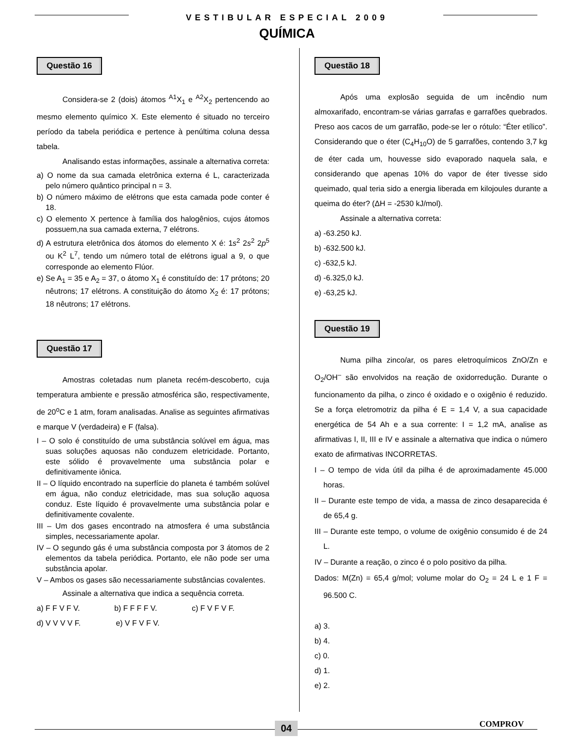VESTIBULAR ESPECIAL 2009
QUÍMICA
Questão 16
Considera-se 2 (dois) átomos <sup>A1</sup>X<sub>1</sub> e <sup>A2</sup>X<sub>2</sub> pertencendo ao mesmo elemento químico X. Este elemento é situado no terceiro período da tabela periódica e pertence à penúltima coluna dessa tabela.
Analisando estas informações, assinale a alternativa correta:
a) O nome da sua camada eletrônica externa é L, caracterizada pelo número quântico principal n = 3.
b) O número máximo de elétrons que esta camada pode conter é 18.
c) O elemento X pertence à família dos halogênios, cujos átomos possuem,na sua camada externa, 7 elétrons.
d) A estrutura eletrônica dos átomos do elemento X é: 1s<sup>2</sup> 2s<sup>2</sup> 2p<sup>5</sup> ou K<sup>2</sup> L<sup>7</sup>, tendo um número total de elétrons igual a 9, o que corresponde ao elemento Flúor.
e) Se A<sub>1</sub> = 35 e A<sub>2</sub> = 37, o átomo X<sub>1</sub> é constituído de: 17 prótons; 20 nêutrons; 17 elétrons. A constituição do átomo X<sub>2</sub> é: 17 prótons; 18 nêutrons; 17 elétrons.
Questão 17
Amostras coletadas num planeta recém-descoberto, cuja temperatura ambiente e pressão atmosférica são, respectivamente, de 20<sup>o</sup>C e 1 atm, foram analisadas. Analise as seguintes afirmativas e marque V (verdadeira) e F (falsa).
I – O solo é constituído de uma substância solúvel em água, mas suas soluções aquosas não conduzem eletricidade. Portanto, este sólido é provavelmente uma substância polar e definitivamente iônica.
II – O líquido encontrado na superfície do planeta é também solúvel em água, não conduz eletricidade, mas sua solução aquosa conduz. Este líquido é provavelmente uma substância polar e definitivamente covalente.
III – Um dos gases encontrado na atmosfera é uma substância simples, necessariamente apolar.
IV – O segundo gás é uma substância composta por 3 átomos de 2 elementos da tabela periódica. Portanto, ele não pode ser uma substância apolar.
V – Ambos os gases são necessariamente substâncias covalentes.
Assinale a alternativa que indica a sequência correta.
a) F F V F V. b) F F F F V. c) F V F V F.
d) V V V V F. e) V F V F V.
Questão 18
Após uma explosão seguida de um incêndio num almoxarifado, encontram-se várias garrafas e garrafões quebrados. Preso aos cacos de um garrafão, pode-se ler o rótulo: “Éter etílico”. Considerando que o éter (C<sub>4</sub>H<sub>10</sub>O) de 5 garrafões, contendo 3,7 kg de éter cada um, houvesse sido evaporado naquela sala, e considerando que apenas 10% do vapor de éter tivesse sido queimado, qual teria sido a energia liberada em kilojoules durante a queima do éter? (ΔH = -2530 kJ/mol).
Assinale a alternativa correta:
a) -63.250 kJ.
b) -632.500 kJ.
c) -632,5 kJ.
d) -6.325,0 kJ.
e) -63,25 kJ.
Questão 19
Numa pilha zinco/ar, os pares eletroquímicos ZnO/Zn e O<sub>2</sub>/OH<sup>–</sup> são envolvidos na reação de oxidorredução. Durante o funcionamento da pilha, o zinco é oxidado e o oxigênio é reduzido. Se a força eletromotriz da pilha é E = 1,4 V, a sua capacidade energética de 54 Ah e a sua corrente: I = 1,2 mA, analise as afirmativas I, II, III e IV e assinale a alternativa que indica o número exato de afirmativas INCORRETAS.
I – O tempo de vida útil da pilha é de aproximadamente 45.000 horas.
II – Durante este tempo de vida, a massa de zinco desaparecida é de 65,4 g.
III – Durante este tempo, o volume de oxigênio consumido é de 24 L.
IV – Durante a reação, o zinco é o polo positivo da pilha.
Dados: M(Zn) = 65,4 g/mol; volume molar do O<sub>2</sub> = 24 L e 1 F = 96.500 C.
a) 3.
b) 4.
c) 0.
d) 1.
e) 2.
04 COMPROV